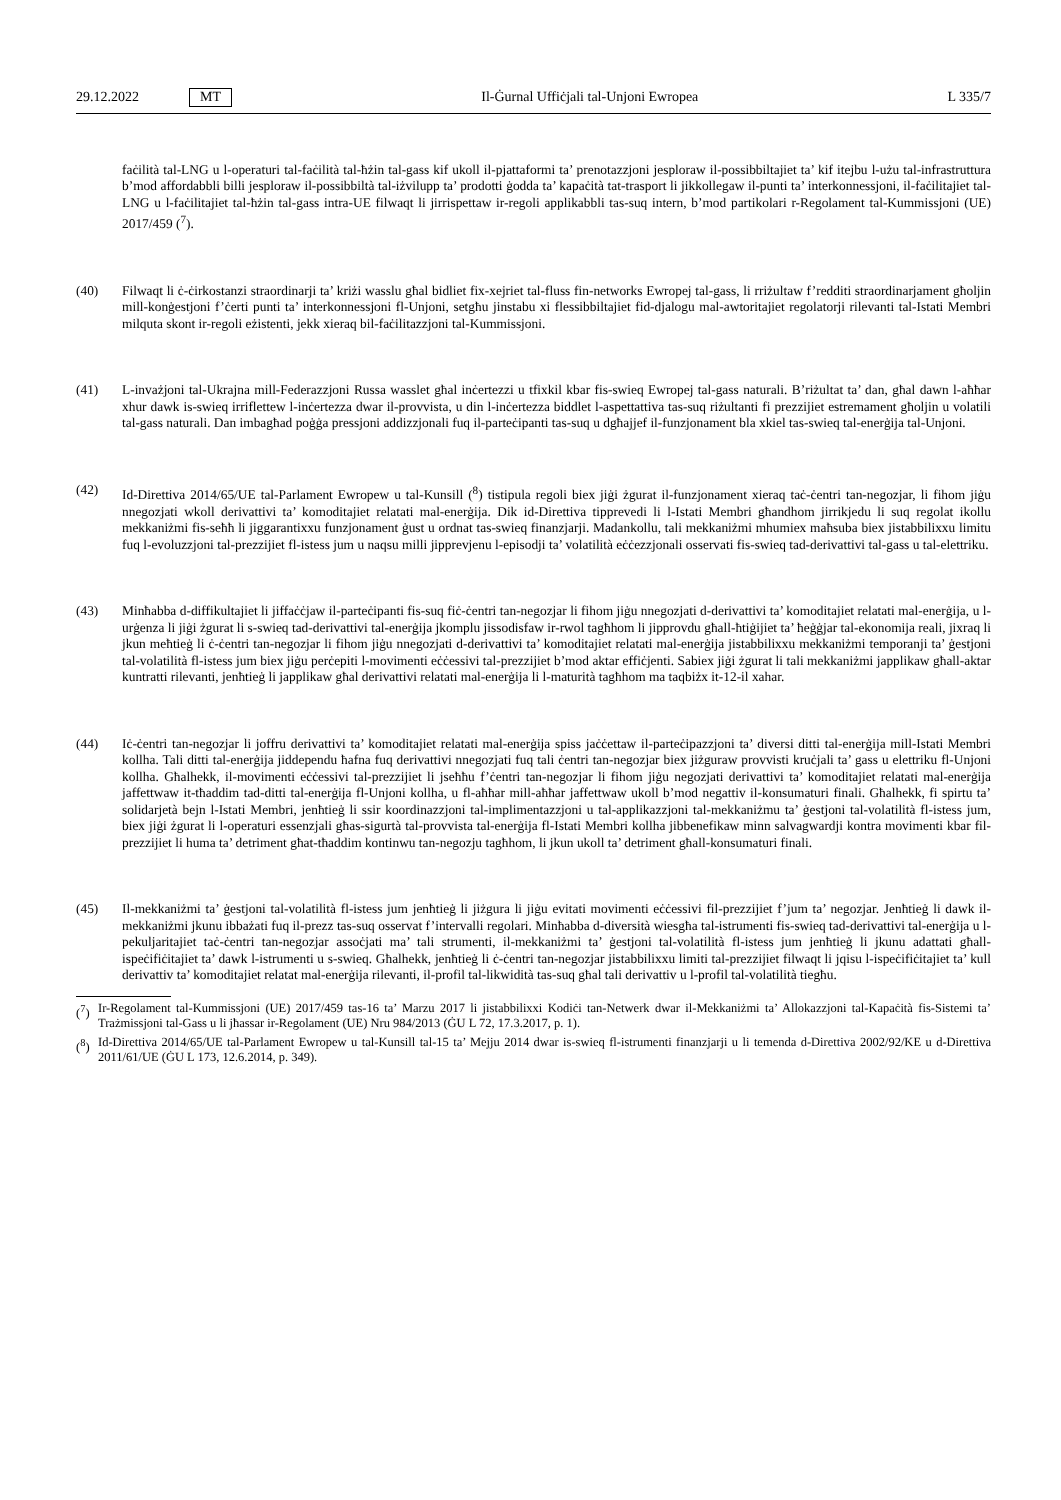29.12.2022 MT Il-Ġurnal Uffiċjali tal-Unjoni Ewropea L 335/7
faċilità tal-LNG u l-operaturi tal-faċilità tal-ħżin tal-gass kif ukoll il-pjattaformi ta’ prenotazzjoni jesploraw il-possibbiltajiet ta’ kif itejbu l-użu tal-infrastruttura b’mod affordabbli billi jesploraw il-possibbiltà tal-iżvilupp ta’ prodotti ġodda ta’ kapaċità tat-trasport li jikkollegaw il-punti ta’ interkonnessjoni, il-faċilitajiet tal-LNG u l-faċilitajiet tal-ħżin tal-gass intra-UE filwaqt li jirrispettaw ir-regoli applikabbli tas-suq intern, b’mod partikolari r-Regolament tal-Kummissjoni (UE) 2017/459 (<sup>7</sup>).
(40) Filwaqt li ċ-ċirkostanzi straordinarji ta’ kriżi wasslu għal bidliet fix-xejriet tal-fluss fin-networks Ewropej tal-gass, li rriżultaw f’redditi straordinarjament għoljin mill-konġestjoni f’ċerti punti ta’ interkonnessjoni fl-Unjoni, setgħu jinstabu xi flessibbiltajiet fid-djalogu mal-awtoritajiet regolatorji rilevanti tal-Istati Membri milquta skont ir-regoli eżistenti, jekk xieraq bil-faċilitazzjoni tal-Kummissjoni.
(41) L-invażjoni tal-Ukrajna mill-Federazzjoni Russa wasslet għal inċertezzi u tfixkil kbar fis-swieq Ewropej tal-gass naturali. B’riżultat ta’ dan, għal dawn l-aħħar xhur dawk is-swieq irriflettew l-inċertezza dwar il-provvista, u din l-inċertezza biddlet l-aspettattiva tas-suq riżultanti fi prezzijiet estremament għoljin u volatili tal-gass naturali. Dan imbagħad poġġa pressjoni addizzjonali fuq il-parteċipanti tas-suq u dgħajjef il-funzjonament bla xkiel tas-swieq tal-enerġija tal-Unjoni.
(42) Id-Direttiva 2014/65/UE tal-Parlament Ewropew u tal-Kunsill (<sup>8</sup>) tistipula regoli biex jiġi żgurat il-funzjonament xieraq taċ-ċentri tan-negozjar, li fihom jiġu nnegozjati wkoll derivattivi ta’ komoditajiet relatati mal-enerġija. Dik id-Direttiva tipprevedi li l-Istati Membri għandhom jirrikjedu li suq regolat ikollu mekkaniżmi fis-seħħ li jiggarantixxu funzjonament ġust u ordnat tas-swieq finanzjarji. Madankollu, tali mekkaniżmi mhumiex maħsuba biex jistabbilixxu limitu fuq l-evoluzzjoni tal-prezzijiet fl-istess jum u naqsu milli jipprevjenu l-episodji ta’ volatilità eċċezzjonali osservati fis-swieq tad-derivattivi tal-gass u tal-elettriku.
(43) Minħabba d-diffikultajiet li jiffaċċjaw il-parteċipanti fis-suq fiċ-ċentri tan-negozjar li fihom jiġu nnegozjati d-derivattivi ta’ komoditajiet relatati mal-enerġija, u l-urġenza li jiġi żgurat li s-swieq tad-derivattivi tal-enerġija jkomplu jissodisfaw ir-rwol tagħhom li jipprovdu għall-ħtiġijiet ta’ ħeġġjar tal-ekonomija reali, jixraq li jkun meħtieġ li ċ-ċentri tan-negozjar li fihom jiġu nnegozjati d-derivattivi ta’ komoditajiet relatati mal-enerġija jistabbilixxu mekkaniżmi temporanji ta’ ġestjoni tal-volatilità fl-istess jum biex jiġu perċepiti l-movimenti eċċessivi tal-prezzijiet b’mod aktar effiċjenti. Sabiex jiġi żgurat li tali mekkaniżmi japplikaw għall-aktar kuntratti rilevanti, jenħtieġ li japplikaw għal derivattivi relatati mal-enerġija li l-maturità tagħhom ma taqbiżx it-12-il xahar.
(44) Iċ-ċentri tan-negozjar li joffru derivattivi ta’ komoditajiet relatati mal-enerġija spiss jaċċettaw il-parteċipazzjoni ta’ diversi ditti tal-enerġija mill-Istati Membri kollha. Tali ditti tal-enerġija jiddependu ħafna fuq derivattivi nnegozjati fuq tali ċentri tan-negozjar biex jiżguraw provvisti kruċjali ta’ gass u elettriku fl-Unjoni kollha. Għalhekk, il-movimenti eċċessivi tal-prezzijiet li jseħħu f’ċentri tan-negozjar li fihom jiġu negozjati derivattivi ta’ komoditajiet relatati mal-enerġija jaffettwaw it-tħaddim tad-ditti tal-enerġija fl-Unjoni kollha, u fl-aħħar mill-aħħar jaffettwaw ukoll b’mod negattiv il-konsumaturi finali. Għalhekk, fi spirtu ta’ solidarjetà bejn l-Istati Membri, jenħtieġ li ssir koordinazzjoni tal-implimentazzjoni u tal-applikazzjoni tal-mekkaniżmu ta’ ġestjoni tal-volatilità fl-istess jum, biex jiġi żgurat li l-operaturi essenzjali għas-sigurtà tal-provvista tal-enerġija fl-Istati Membri kollha jibbenefikaw minn salvagwardji kontra movimenti kbar fil-prezzijiet li huma ta’ detriment għat-tħaddim kontinwu tan-negozju tagħhom, li jkun ukoll ta’ detriment għall-konsumaturi finali.
(45) Il-mekkaniżmi ta’ ġestjoni tal-volatilità fl-istess jum jenħtieġ li jiżgura li jiġu evitati movimenti eċċessivi fil-prezzijiet f’jum ta’ negozjar. Jenħtieġ li dawk il-mekkaniżmi jkunu ibbażati fuq il-prezz tas-suq osservat f’intervalli regolari. Minħabba d-diversità wiesgħa tal-istrumenti fis-swieq tad-derivattivi tal-enerġija u l-pekuljaritajiet taċ-ċentri tan-negozjar assoċjati ma’ tali strumenti, il-mekkaniżmi ta’ ġestjoni tal-volatilità fl-istess jum jenħtieġ li jkunu adattati għall-ispeċifiċitajiet ta’ dawk l-istrumenti u s-swieq. Għalhekk, jenħtieġ li ċ-ċentri tan-negozjar jistabbilixxu limiti tal-prezzijiet filwaqt li jqisu l-ispeċifiċitajiet ta’ kull derivattiv ta’ komoditajiet relatat mal-enerġija rilevanti, il-profil tal-likwidità tas-suq għal tali derivattiv u l-profil tal-volatilità tiegħu.
(<sup>7</sup>)
Ir-Regolament tal-Kummissjoni (UE) 2017/459 tas-16 ta’ Marzu 2017 li jistabbilixxi Kodiċi tan-Netwerk dwar il-Mekkaniżmi ta’ Allokazzjoni tal-Kapaċità fis-Sistemi ta’ Trażmissjoni tal-Gass u li jħassar ir-Regolament (UE) Nru 984/2013 (ĠU L 72, 17.3.2017, p. 1).
(<sup>8</sup>)
Id-Direttiva 2014/65/UE tal-Parlament Ewropew u tal-Kunsill tal-15 ta’ Mejju 2014 dwar is-swieq fl-istrumenti finanzjarji u li temenda d-Direttiva 2002/92/KE u d-Direttiva 2011/61/UE (ĠU L 173, 12.6.2014, p. 349).